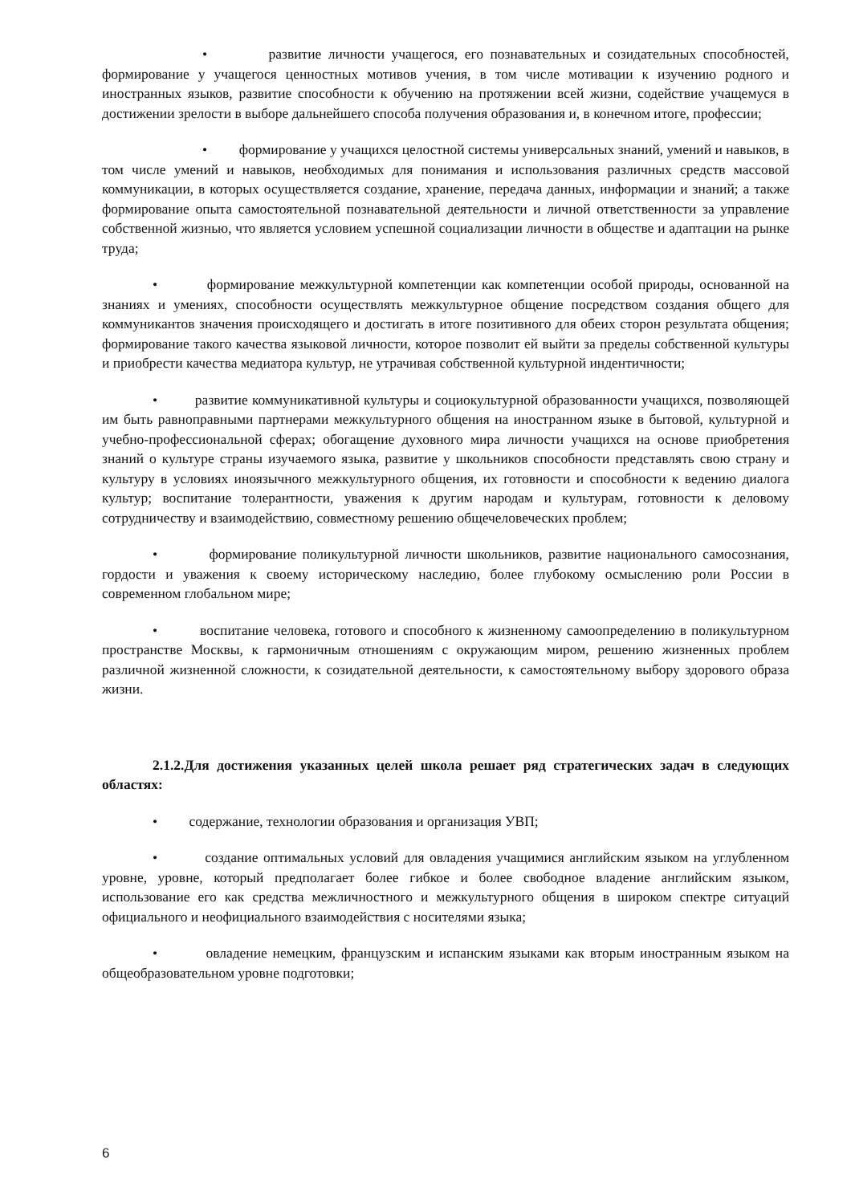• развитие личности учащегося, его познавательных и созидательных способностей, формирование у учащегося ценностных мотивов учения, в том числе мотивации к изучению родного и иностранных языков, развитие способности к обучению на протяжении всей жизни, содействие учащемуся в достижении зрелости в выборе дальнейшего способа получения образования и, в конечном итоге, профессии;
• формирование у учащихся целостной системы универсальных знаний, умений и навыков, в том числе умений и навыков, необходимых для понимания и использования различных средств массовой коммуникации, в которых осуществляется создание, хранение, передача данных, информации и знаний; а также формирование опыта самостоятельной познавательной деятельности и личной ответственности за управление собственной жизнью, что является условием успешной социализации личности в обществе и адаптации на рынке труда;
• формирование межкультурной компетенции как компетенции особой природы, основанной на знаниях и умениях, способности осуществлять межкультурное общение посредством создания общего для коммуникантов значения происходящего и достигать в итоге позитивного для обеих сторон результата общения; формирование такого качества языковой личности, которое позволит ей выйти за пределы собственной культуры и приобрести качества медиатора культур, не утрачивая собственной культурной индентичности;
• развитие коммуникативной культуры и социокультурной образованности учащихся, позволяющей им быть равноправными партнерами межкультурного общения на иностранном языке в бытовой, культурной и учебно-профессиональной сферах; обогащение духовного мира личности учащихся на основе приобретения знаний о культуре страны изучаемого языка, развитие у школьников способности представлять свою страну и культуру в условиях иноязычного межкультурного общения, их готовности и способности к ведению диалога культур; воспитание толерантности, уважения к другим народам и культурам, готовности к деловому сотрудничеству и взаимодействию, совместному решению общечеловеческих проблем;
• формирование поликультурной личности школьников, развитие национального самосознания, гордости и уважения к своему историческому наследию, более глубокому осмыслению роли России в современном глобальном мире;
• воспитание человека, готового и способного к жизненному самоопределению в поликультурном пространстве Москвы, к гармоничным отношениям с окружающим миром, решению жизненных проблем различной жизненной сложности, к созидательной деятельности, к самостоятельному выбору здорового образа жизни.
2.1.2.Для достижения указанных целей школа решает ряд стратегических задач в следующих областях:
• содержание, технологии образования и организация УВП;
• создание оптимальных условий для овладения учащимися английским языком на углубленном уровне, уровне, который предполагает более гибкое и более свободное владение английским языком, использование его как средства межличностного и межкультурного общения в широком спектре ситуаций официального и неофициального взаимодействия с носителями языка;
• овладение немецким, французским и испанским языками как вторым иностранным языком на общеобразовательном уровне подготовки;
6